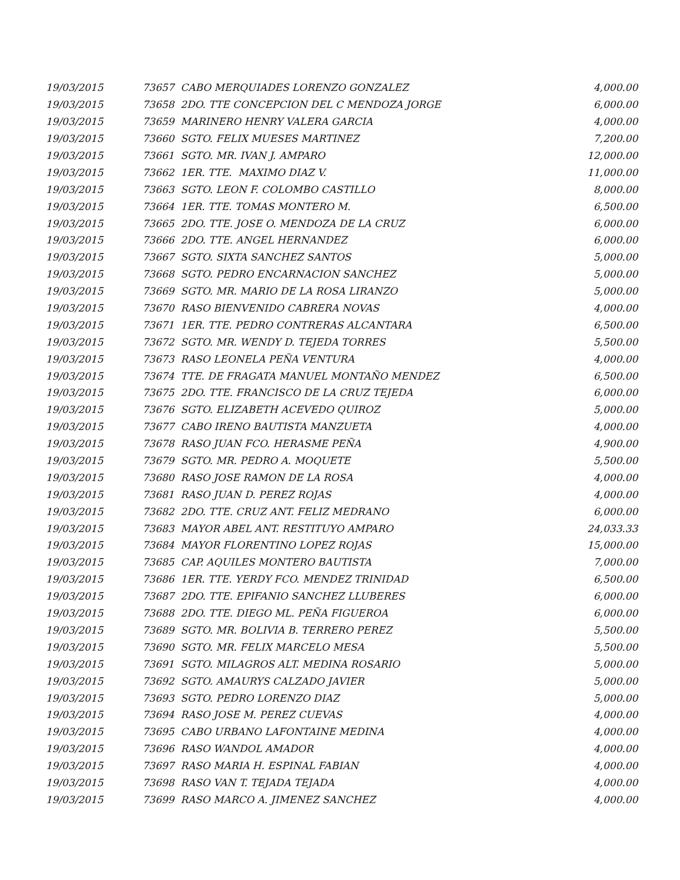| 19/03/2015 | 73657 CABO MERQUIADES LORENZO GONZALEZ | 4,000.00 |
| 19/03/2015 | 73658 2DO. TTE CONCEPCION DEL C MENDOZA JORGE | 6,000.00 |
| 19/03/2015 | 73659 MARINERO HENRY VALERA GARCIA | 4,000.00 |
| 19/03/2015 | 73660 SGTO. FELIX MUESES MARTINEZ | 7,200.00 |
| 19/03/2015 | 73661 SGTO. MR. IVAN J. AMPARO | 12,000.00 |
| 19/03/2015 | 73662 1ER. TTE. MAXIMO DIAZ V. | 11,000.00 |
| 19/03/2015 | 73663 SGTO. LEON F. COLOMBO CASTILLO | 8,000.00 |
| 19/03/2015 | 73664 1ER. TTE. TOMAS MONTERO M. | 6,500.00 |
| 19/03/2015 | 73665 2DO. TTE. JOSE O. MENDOZA DE LA CRUZ | 6,000.00 |
| 19/03/2015 | 73666 2DO. TTE. ANGEL HERNANDEZ | 6,000.00 |
| 19/03/2015 | 73667 SGTO. SIXTA SANCHEZ SANTOS | 5,000.00 |
| 19/03/2015 | 73668 SGTO. PEDRO ENCARNACION SANCHEZ | 5,000.00 |
| 19/03/2015 | 73669 SGTO. MR. MARIO DE LA ROSA LIRANZO | 5,000.00 |
| 19/03/2015 | 73670 RASO BIENVENIDO CABRERA NOVAS | 4,000.00 |
| 19/03/2015 | 73671 1ER. TTE. PEDRO CONTRERAS ALCANTARA | 6,500.00 |
| 19/03/2015 | 73672 SGTO. MR. WENDY D. TEJEDA TORRES | 5,500.00 |
| 19/03/2015 | 73673 RASO LEONELA PEÑA VENTURA | 4,000.00 |
| 19/03/2015 | 73674 TTE. DE FRAGATA MANUEL MONTAÑO MENDEZ | 6,500.00 |
| 19/03/2015 | 73675 2DO. TTE. FRANCISCO DE LA CRUZ TEJEDA | 6,000.00 |
| 19/03/2015 | 73676 SGTO. ELIZABETH ACEVEDO QUIROZ | 5,000.00 |
| 19/03/2015 | 73677 CABO IRENO BAUTISTA MANZUETA | 4,000.00 |
| 19/03/2015 | 73678 RASO JUAN FCO. HERASME PEÑA | 4,900.00 |
| 19/03/2015 | 73679 SGTO. MR. PEDRO A. MOQUETE | 5,500.00 |
| 19/03/2015 | 73680 RASO JOSE RAMON DE LA ROSA | 4,000.00 |
| 19/03/2015 | 73681 RASO JUAN D. PEREZ ROJAS | 4,000.00 |
| 19/03/2015 | 73682 2DO. TTE. CRUZ ANT. FELIZ MEDRANO | 6,000.00 |
| 19/03/2015 | 73683 MAYOR ABEL ANT. RESTITUYO AMPARO | 24,033.33 |
| 19/03/2015 | 73684 MAYOR FLORENTINO LOPEZ ROJAS | 15,000.00 |
| 19/03/2015 | 73685 CAP. AQUILES MONTERO BAUTISTA | 7,000.00 |
| 19/03/2015 | 73686 1ER. TTE. YERDY FCO. MENDEZ TRINIDAD | 6,500.00 |
| 19/03/2015 | 73687 2DO. TTE. EPIFANIO SANCHEZ LLUBERES | 6,000.00 |
| 19/03/2015 | 73688 2DO. TTE. DIEGO ML. PEÑA FIGUEROA | 6,000.00 |
| 19/03/2015 | 73689 SGTO. MR. BOLIVIA B. TERRERO PEREZ | 5,500.00 |
| 19/03/2015 | 73690 SGTO. MR. FELIX MARCELO MESA | 5,500.00 |
| 19/03/2015 | 73691 SGTO. MILAGROS ALT. MEDINA ROSARIO | 5,000.00 |
| 19/03/2015 | 73692 SGTO. AMAURYS CALZADO JAVIER | 5,000.00 |
| 19/03/2015 | 73693 SGTO. PEDRO LORENZO DIAZ | 5,000.00 |
| 19/03/2015 | 73694 RASO JOSE M. PEREZ CUEVAS | 4,000.00 |
| 19/03/2015 | 73695 CABO URBANO LAFONTAINE MEDINA | 4,000.00 |
| 19/03/2015 | 73696 RASO WANDOL AMADOR | 4,000.00 |
| 19/03/2015 | 73697 RASO MARIA H. ESPINAL FABIAN | 4,000.00 |
| 19/03/2015 | 73698 RASO VAN T. TEJADA TEJADA | 4,000.00 |
| 19/03/2015 | 73699 RASO MARCO A. JIMENEZ SANCHEZ | 4,000.00 |